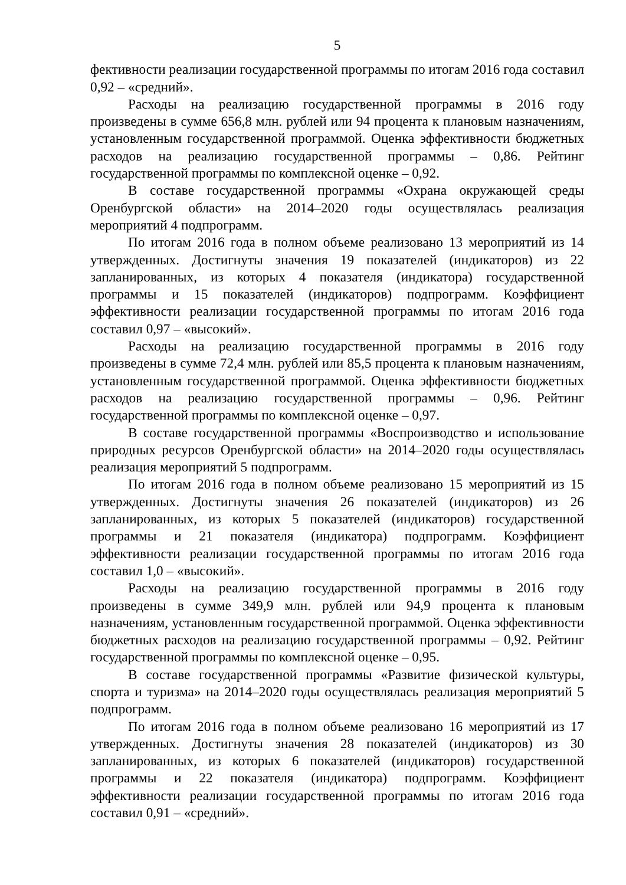5
фективности реализации государственной программы по итогам 2016 года составил 0,92 – «средний».
Расходы на реализацию государственной программы в 2016 году произведены в сумме 656,8 млн. рублей или 94 процента к плановым назначениям, установленным государственной программой. Оценка эффективности бюджетных расходов на реализацию государственной программы – 0,86. Рейтинг государственной программы по комплексной оценке – 0,92.
В составе государственной программы «Охрана окружающей среды Оренбургской области» на 2014–2020 годы осуществлялась реализация мероприятий 4 подпрограмм.
По итогам 2016 года в полном объеме реализовано 13 мероприятий из 14 утвержденных. Достигнуты значения 19 показателей (индикаторов) из 22 запланированных, из которых 4 показателя (индикатора) государственной программы и 15 показателей (индикаторов) подпрограмм. Коэффициент эффективности реализации государственной программы по итогам 2016 года составил 0,97 – «высокий».
Расходы на реализацию государственной программы в 2016 году произведены в сумме 72,4 млн. рублей или 85,5 процента к плановым назначениям, установленным государственной программой. Оценка эффективности бюджетных расходов на реализацию государственной программы – 0,96. Рейтинг государственной программы по комплексной оценке – 0,97.
В составе государственной программы «Воспроизводство и использование природных ресурсов Оренбургской области» на 2014–2020 годы осуществлялась реализация мероприятий 5 подпрограмм.
По итогам 2016 года в полном объеме реализовано 15 мероприятий из 15 утвержденных. Достигнуты значения 26 показателей (индикаторов) из 26 запланированных, из которых 5 показателей (индикаторов) государственной программы и 21 показателя (индикатора) подпрограмм. Коэффициент эффективности реализации государственной программы по итогам 2016 года составил 1,0 – «высокий».
Расходы на реализацию государственной программы в 2016 году произведены в сумме 349,9 млн. рублей или 94,9 процента к плановым назначениям, установленным государственной программой. Оценка эффективности бюджетных расходов на реализацию государственной программы – 0,92. Рейтинг государственной программы по комплексной оценке – 0,95.
В составе государственной программы «Развитие физической культуры, спорта и туризма» на 2014–2020 годы осуществлялась реализация мероприятий 5 подпрограмм.
По итогам 2016 года в полном объеме реализовано 16 мероприятий из 17 утвержденных. Достигнуты значения 28 показателей (индикаторов) из 30 запланированных, из которых 6 показателей (индикаторов) государственной программы и 22 показателя (индикатора) подпрограмм. Коэффициент эффективности реализации государственной программы по итогам 2016 года составил 0,91 – «средний».